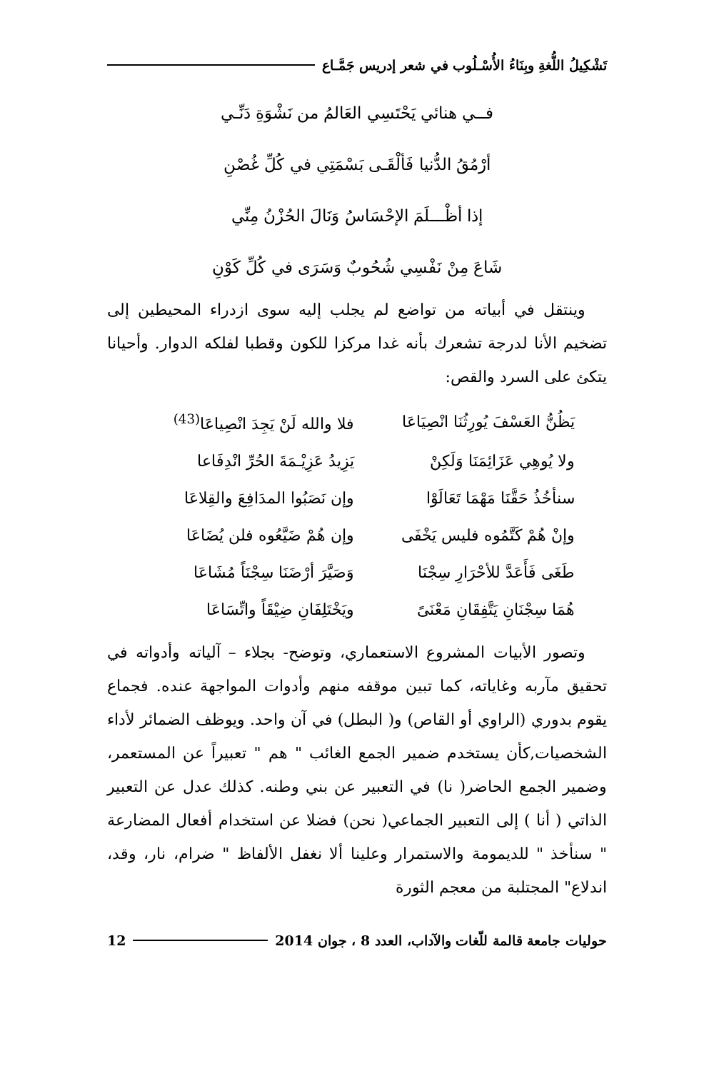تَشْكِيلُ اللُّغةِ وبِنَاءُ الأُسْـلُوب في شعر إدريس جَمَّـاع
فــي هنائي يَحْتَسِي العَالمُ من نَشْوَةِ دَنِّـي
أرْمُقُ الدُّنيا فَألْقَـى بَسْمَتِي في كُلِّ غُصْنِ
إذا أظْـــلَمَ الإحْسَاسُ وَنَالَ الحُزْنُ مِنِّي
شَاعَ مِنْ نَفْسِي شُحُوبٌ وَسَرَى في كُلِّ كَوْنِ
وينتقل في أبياته من تواضع لم يجلب إليه سوى ازدراء المحيطين إلى تضخيم الأنا لدرجة تشعرك بأنه غدا مركزا للكون وقطبا لفلكه الدوار. وأحيانا يتكئ على السرد والقص:
| يَظُنُّ العَسْفَ يُورِثُنَا انْصِيَاعَا | فلا والله لَنْ يَجِدَ انْصِياعَا<sup>(43)</sup> |
| ولا يُوهِي عَزَائِمَنَا وَلَكِنْ | يَزِيدُ عَزِيْـمَةَ الحُرِّ انْدِفَاعا |
| سنأخُذُ حَقَّنَا مَهْمَا تَعَالَوْا | وإن نَصَبُوا المدَافِعَ والقِلاعَا |
| وإنْ هُمْ كَتَّمُوه فليس يَخْفَى | وإن هُمْ ضَيَّعُوه فلن يُضَاعَا |
| طَغَى فَأَعَدَّ للأحْرَارِ سِجْنَا | وَصَيَّرَ أرْضَنَا سِجْنَاً مُشَاعَا |
| هُمَا سِجْنَانِ يَتَّفِقَانِ مَعْنَىً | ويَخْتَلِفَانِ ضِيْقَاً واتِّسَاعَا |
وتصور الأبيات المشروع الاستعماري، وتوضح- بجلاء – آلياته وأدواته في تحقيق مآربه وغاياته، كما تبين موقفه منهم وأدوات المواجهة عنده. فجماع يقوم بدوري (الراوي أو القاص) و( البطل) في آن واحد. ويوظف الضمائر لأداء الشخصيات,كأن يستخدم ضمير الجمع الغائب " هم " تعبيراً عن المستعمر، وضمير الجمع الحاضر( نا) في التعبير عن بني وطنه. كذلك عدل عن التعبير الذاتي ( أنا ) إلى التعبير الجماعي( نحن) فضلا عن استخدام أفعال المضارعة " سنأخذ " للديمومة والاستمرار وعلينا ألا نغفل الألفاظ " ضرام، نار، وقد، اندلاع" المجتلبة من معجم الثورة
حوليات جامعة قالمة للّغات والآداب، العدد 8 ، جوان 2014 12